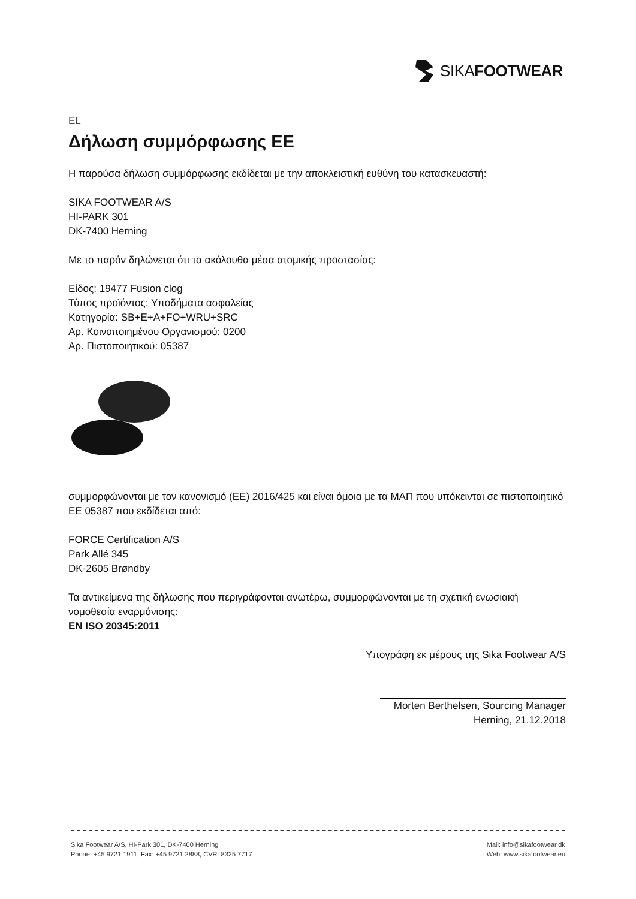SIKA FOOTWEAR
EL
Δήλωση συμμόρφωσης ΕΕ
Η παρούσα δήλωση συμμόρφωσης εκδίδεται με την αποκλειστική ευθύνη του κατασκευαστή:
SIKA FOOTWEAR A/S
HI-PARK 301
DK-7400 Herning
Με το παρόν δηλώνεται ότι τα ακόλουθα μέσα ατομικής προστασίας:
Είδος: 19477 Fusion clog
Τύπος προϊόντος: Υποδήματα ασφαλείας
Κατηγορία: SB+E+A+FO+WRU+SRC
Αρ. Κοινοποιημένου Οργανισμού: 0200
Αρ. Πιστοποιητικού: 05387
συμμορφώνονται με τον κανονισμό (ΕΕ) 2016/425 και είναι όμοια με τα ΜΑΠ που υπόκεινται σε πιστοποιητικό ΕΕ 05387 που εκδίδεται από:
FORCE Certification A/S
Park Allé 345
DK-2605 Brøndby
Τα αντικείμενα της δήλωσης που περιγράφονται ανωτέρω, συμμορφώνονται με τη σχετική ενωσιακή νομοθεσία εναρμόνισης:
EN ISO 20345:2011
Υπογράφη εκ μέρους της Sika Footwear A/S
Morten Berthelsen, Sourcing Manager
Herning, 21.12.2018
Sika Footwear A/S, HI-Park 301, DK-7400 Herning
Phone: +45 9721 1911, Fax: +45 9721 2888, CVR: 8325 7717
Mail: info@sikafootwear.dk
Web: www.sikafootwear.eu